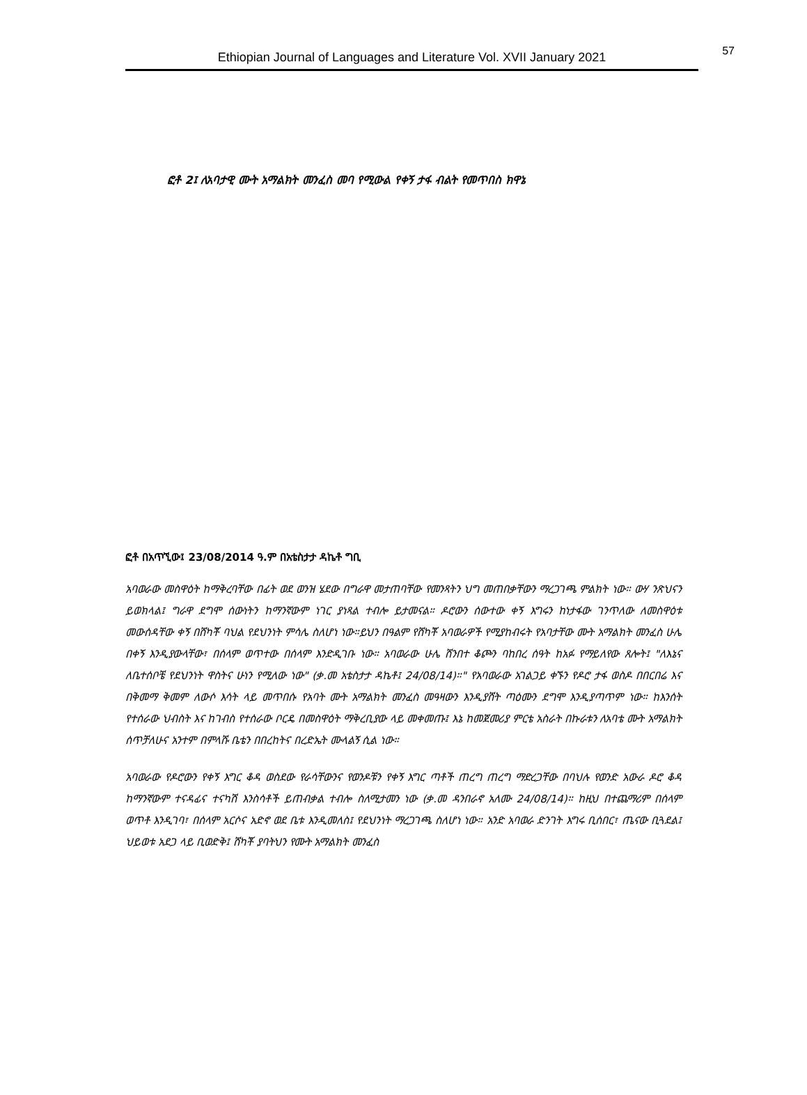Ethiopian Journal of Languages and Literature Vol. XVII January 2021 57
ፎቶ 2፤ ለአባታዊ ሙት አማልክት መንፈስ መባ የሚውል የቀኝ ታፋ ብልት የመጥበስ ክዋኔ
ፎቶ በአጥኚው፤ 23/08/2014 ዓ.ም በአቴስታታ ዳኬቶ ግቢ
አባወራው መስዋዕት ከማቅረባቸው በፊት ወደ ወንዝ ሄደው በግራዋ መታጠባቸው የመንጻትን ህግ መጠበቃቸውን ማረጋገጫ ምልክት ነው። ውሃ ንጽህናን ይወክላል፤ ግራዋ ደግሞ ሰውነትን ከማንኛውም ነገር ያነጻል ተብሎ ይታመናል። ዶሮውን ሰውተው ቀኝ እግሩን ከነታፋው ገንጥለው ለመስዋዕቱ መውሰዳቸው ቀኝ በሸካቾ ባህል የደህንነት ምሳሌ ስለሆነ ነው።ይህን በዓልም የሸካቾ አባወራዎች የሚያከብሩት የአባታቸው ሙት አማልክት መንፈስ ሁሌ በቀኝ እንዲያውላቸው፣ በሰላም ወጥተው በሰላም እንድዲገቡ ነው። አባወራው ሁሌ ሸንበተ ቆጮን ባከበረ ሰዓት ከአፉ የማይለየው ጸሎት፤ "ለእኔና ለቤተሰቦቼ የደህንነት ዋስትና ሁነን የሚለው ነው" (ቃ.መ አቴስታታ ዳኬቶ፤ 24/08/14)።" የአባወራው አገልጋይ ቀኙን የዶሮ ታፋ ወስዶ በበርበሬ እና በቅመማ ቅመም ለውሶ እሳት ላይ መጥበሱ የአባት ሙት አማልክት መንፈስ መዓዛውን እንዲያሸት ጣዕሙን ደግሞ እንዲያጣጥም ነው። ከእንሰት የተሰራው ህብስት እና ከገብስ የተሰራው ቦርዴ በመስዋዕት ማቅረቢያው ላይ መቀመጡ፤ እኔ ከመጀመሪያ ምርቴ አስራት በኩራቱን ለአባቴ ሙት አማልክት ሰጥቻለሁና አንተም በምላሹ ቤቴን በበረከትና በረድኤት ሙላልኝ ሲል ነው።
አባወራው የዶሮውን የቀኝ እግር ቆዳ ወስደው የራሳቸውንና የወንዶቹን የቀኝ እግር ጣቶች ጠረግ ጠረግ ማድረጋቸው በባህሉ የወንድ አውራ ዶሮ ቆዳ ከማንኛውም ተናዳፊና ተናካሽ እንስሳቶች ይጠብቃል ተብሎ ስለሚታመን ነው (ቃ.መ ዳንበራኖ አለሙ 24/08/14)። ከዚህ በተጨማሪም በሰላም ወጥቶ እንዲገባ፣ በሰላም አርሶና አድኖ ወደ ቤቱ እንዲመለስ፤ የደህንነት ማረጋገጫ ስለሆነ ነው። አንድ አባወራ ድንገት እግሩ ቢሰበር፣ ጤናው ቢጓደል፤ ህይወቱ አደጋ ላይ ቢወድቅ፤ ሸካቾ ያባትህን የሙት አማልክት መንፈስ